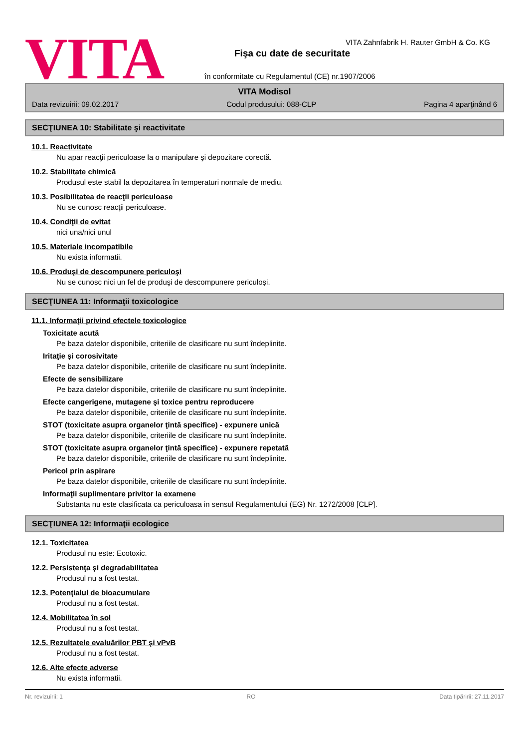VITA
VITA Zahnfabrik H. Rauter GmbH & Co. KG
Fişa cu date de securitate
în conformitate cu Regulamentul (CE) nr.1907/2006
VITA Modisol
Data revizuirii: 09.02.2017 Codul produsului: 088-CLP Pagina 4 aparţinând 6
SECŢIUNEA 10: Stabilitate şi reactivitate
10.1. Reactivitate
Nu apar reacţii periculoase la o manipulare şi depozitare corectă.
10.2. Stabilitate chimică
Produsul este stabil la depozitarea în temperaturi normale de mediu.
10.3. Posibilitatea de reacţii periculoase
Nu se cunosc reacţii periculoase.
10.4. Condiţii de evitat
nici una/nici unul
10.5. Materiale incompatibile
Nu exista informatii.
10.6. Produşi de descompunere periculoşi
Nu se cunosc nici un fel de produşi de descompunere periculoşi.
SECŢIUNEA 11: Informaţii toxicologice
11.1. Informaţii privind efectele toxicologice
Toxicitate acută
Pe baza datelor disponibile, criteriile de clasificare nu sunt îndeplinite.
Iritaţie şi corosivitate
Pe baza datelor disponibile, criteriile de clasificare nu sunt îndeplinite.
Efecte de sensibilizare
Pe baza datelor disponibile, criteriile de clasificare nu sunt îndeplinite.
Efecte cangerigene, mutagene şi toxice pentru reproducere
Pe baza datelor disponibile, criteriile de clasificare nu sunt îndeplinite.
STOT (toxicitate asupra organelor ţintă specifice) - expunere unică
Pe baza datelor disponibile, criteriile de clasificare nu sunt îndeplinite.
STOT (toxicitate asupra organelor ţintă specifice) - expunere repetată
Pe baza datelor disponibile, criteriile de clasificare nu sunt îndeplinite.
Pericol prin aspirare
Pe baza datelor disponibile, criteriile de clasificare nu sunt îndeplinite.
Informaţii suplimentare privitor la examene
Substanta nu este clasificata ca periculoasa in sensul Regulamentului (EG) Nr. 1272/2008 [CLP].
SECŢIUNEA 12: Informaţii ecologice
12.1. Toxicitatea
Produsul nu este: Ecotoxic.
12.2. Persistenţa şi degradabilitatea
Produsul nu a fost testat.
12.3. Potenţialul de bioacumulare
Produsul nu a fost testat.
12.4. Mobilitatea în sol
Produsul nu a fost testat.
12.5. Rezultatele evaluărilor PBT şi vPvB
Produsul nu a fost testat.
12.6. Alte efecte adverse
Nu exista informatii.
Nr. revizuirii: 1 RO Data tipăririi: 27.11.2017